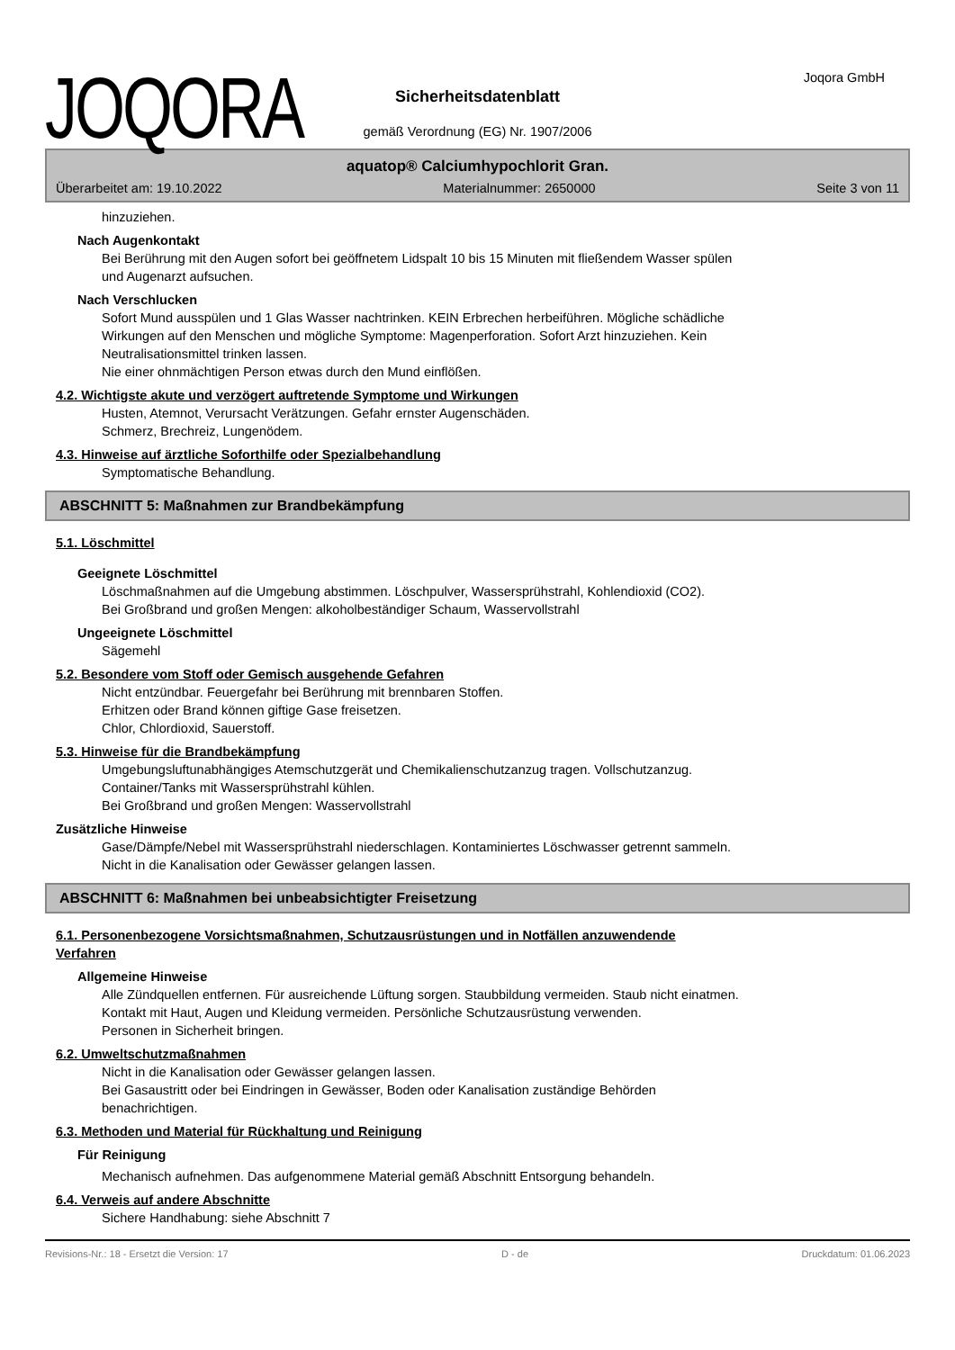JOQORA Joqora GmbH
Sicherheitsdatenblatt
gemäß Verordnung (EG) Nr. 1907/2006
aquatop® Calciumhypochlorit Gran.
Überarbeitet am: 19.10.2022 Materialnummer: 2650000 Seite 3 von 11
hinzuziehen.
Nach Augenkontakt
Bei Berührung mit den Augen sofort bei geöffnetem Lidspalt 10 bis 15 Minuten mit fließendem Wasser spülen
und Augenarzt aufsuchen.
Nach Verschlucken
Sofort Mund ausspülen und 1 Glas Wasser nachtrinken. KEIN Erbrechen herbeiführen. Mögliche schädliche
Wirkungen auf den Menschen und mögliche Symptome: Magenperforation. Sofort Arzt hinzuziehen. Kein
Neutralisationsmittel trinken lassen.
Nie einer ohnmächtigen Person etwas durch den Mund einflößen.
4.2. Wichtigste akute und verzögert auftretende Symptome und Wirkungen
Husten, Atemnot, Verursacht Verätzungen. Gefahr ernster Augenschäden.
Schmerz, Brechreiz, Lungenödem.
4.3. Hinweise auf ärztliche Soforthilfe oder Spezialbehandlung
Symptomatische Behandlung.
ABSCHNITT 5: Maßnahmen zur Brandbekämpfung
5.1. Löschmittel
Geeignete Löschmittel
Löschmaßnahmen auf die Umgebung abstimmen. Löschpulver, Wassersprühstrahl, Kohlendioxid (CO2).
Bei Großbrand und großen Mengen: alkoholbeständiger Schaum, Wasservollstrahl
Ungeeignete Löschmittel
Sägemehl
5.2. Besondere vom Stoff oder Gemisch ausgehende Gefahren
Nicht entzündbar. Feuergefahr bei Berührung mit brennbaren Stoffen.
Erhitzen oder Brand können giftige Gase freisetzen.
Chlor, Chlordioxid, Sauerstoff.
5.3. Hinweise für die Brandbekämpfung
Umgebungsluftunabhängiges Atemschutzgerät und Chemikalienschutzanzug tragen. Vollschutzanzug.
Container/Tanks mit Wassersprühstrahl kühlen.
Bei Großbrand und großen Mengen: Wasservollstrahl
Zusätzliche Hinweise
Gase/Dämpfe/Nebel mit Wassersprühstrahl niederschlagen. Kontaminiertes Löschwasser getrennt sammeln.
Nicht in die Kanalisation oder Gewässer gelangen lassen.
ABSCHNITT 6: Maßnahmen bei unbeabsichtigter Freisetzung
6.1. Personenbezogene Vorsichtsmaßnahmen, Schutzausrüstungen und in Notfällen anzuwendende
Verfahren
Allgemeine Hinweise
Alle Zündquellen entfernen. Für ausreichende Lüftung sorgen. Staubbildung vermeiden. Staub nicht einatmen.
Kontakt mit Haut, Augen und Kleidung vermeiden. Persönliche Schutzausrüstung verwenden.
Personen in Sicherheit bringen.
6.2. Umweltschutzmaßnahmen
Nicht in die Kanalisation oder Gewässer gelangen lassen.
Bei Gasaustritt oder bei Eindringen in Gewässer, Boden oder Kanalisation zuständige Behörden
benachrichtigen.
6.3. Methoden und Material für Rückhaltung und Reinigung
Für Reinigung
Mechanisch aufnehmen. Das aufgenommene Material gemäß Abschnitt Entsorgung behandeln.
6.4. Verweis auf andere Abschnitte
Sichere Handhabung: siehe Abschnitt 7
Revisions-Nr.: 18 - Ersetzt die Version: 17 D - de Druckdatum: 01.06.2023